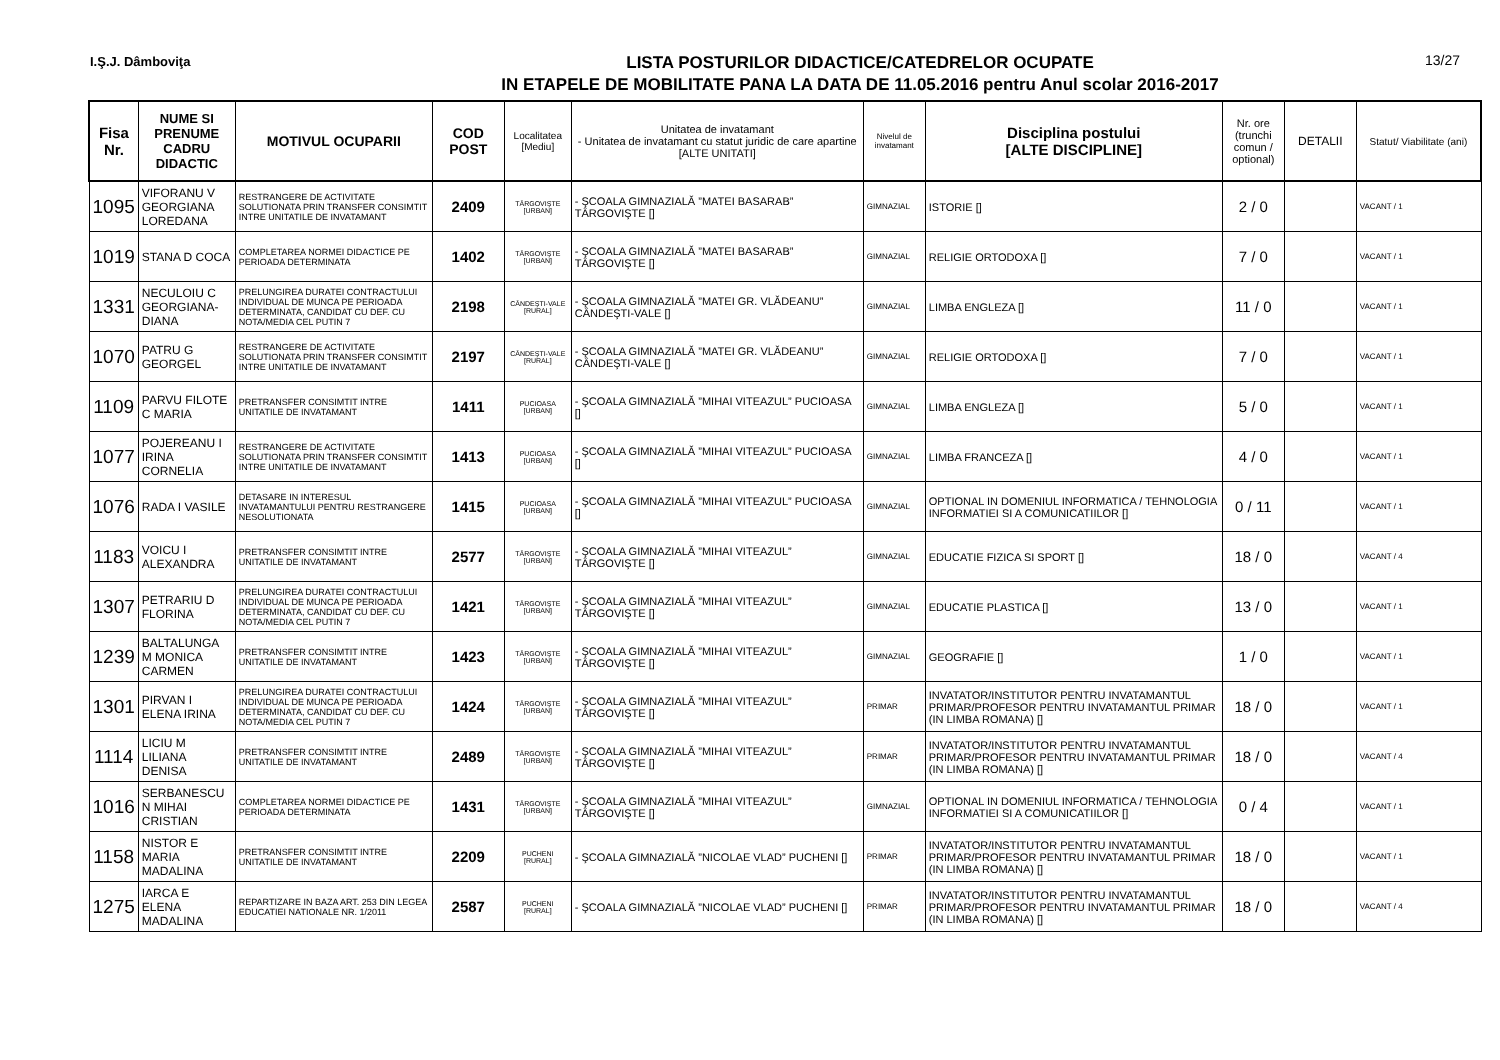I.Ş.J. Dâmboviţa
LISTA POSTURILOR DIDACTICE/CATEDRELOR OCUPATE
IN ETAPELE DE MOBILITATE PANA LA DATA DE 11.05.2016 pentru Anul scolar 2016-2017
13/27
| Fisa Nr. | NUME SI PRENUME CADRU DIDACTIC | MOTIVUL OCUPARII | COD POST | Localitatea [Mediu] | Unitatea de invatamant - Unitatea de invatamant cu statut juridic de care apartine [ALTE UNITATI] | Nivelul de invatamant | Disciplina postului [ALTE DISCIPLINE] | Nr. ore (trunchi comun / optional) | DETALII | Statut/ Viabilitate (ani) |
| --- | --- | --- | --- | --- | --- | --- | --- | --- | --- | --- |
| 1095 | VIFORANU V GEORGIANA LOREDANA | RESTRANGERE DE ACTIVITATE SOLUTIONATA PRIN TRANSFER CONSIMTIT INTRE UNITATILE DE INVATAMANT | 2409 | TÂRGOVIŞTE [URBAN] | - ŞCOALA GIMNAZIALĂ ”MATEI BASARAB” TÂRGOVIŞTE [] | GIMNAZIAL | ISTORIE [] | 2 / 0 | | VACANT / 1 |
| 1019 | STANA D COCA | COMPLETAREA NORMEI DIDACTICE PE PERIOADA DETERMINATA | 1402 | TÂRGOVIŞTE [URBAN] | - ŞCOALA GIMNAZIALĂ ”MATEI BASARAB” TÂRGOVIŞTE [] | GIMNAZIAL | RELIGIE ORTODOXA [] | 7 / 0 | | VACANT / 1 |
| 1331 | NECULOIU C GEORGIANA-DIANA | PRELUNGIREA DURATEI CONTRACTULUI INDIVIDUAL DE MUNCA PE PERIOADA DETERMINATA, CANDIDAT CU DEF. CU NOTA/MEDIA CEL PUTIN 7 | 2198 | CÂNDEŞTI-VALE [RURAL] | - ŞCOALA GIMNAZIALĂ ”MATEI GR. VLĂDEANU” CÂNDEŞTI-VALE [] | GIMNAZIAL | LIMBA ENGLEZA [] | 11 / 0 | | VACANT / 1 |
| 1070 | PATRU G GEORGEL | RESTRANGERE DE ACTIVITATE SOLUTIONATA PRIN TRANSFER CONSIMTIT INTRE UNITATILE DE INVATAMANT | 2197 | CÂNDEŞTI-VALE [RURAL] | - ŞCOALA GIMNAZIALĂ ”MATEI GR. VLĂDEANU” CÂNDEŞTI-VALE [] | GIMNAZIAL | RELIGIE ORTODOXA [] | 7 / 0 | | VACANT / 1 |
| 1109 | PARVU FILOTE C MARIA | PRETRANSFER CONSIMTIT INTRE UNITATILE DE INVATAMANT | 1411 | PUCIOASA [URBAN] | - ŞCOALA GIMNAZIALĂ ”MIHAI VITEAZUL” PUCIOASA [] | GIMNAZIAL | LIMBA ENGLEZA [] | 5 / 0 | | VACANT / 1 |
| 1077 | POJEREANU I IRINA CORNELIA | RESTRANGERE DE ACTIVITATE SOLUTIONATA PRIN TRANSFER CONSIMTIT INTRE UNITATILE DE INVATAMANT | 1413 | PUCIOASA [URBAN] | - ŞCOALA GIMNAZIALĂ ”MIHAI VITEAZUL” PUCIOASA [] | GIMNAZIAL | LIMBA FRANCEZA [] | 4 / 0 | | VACANT / 1 |
| 1076 | RADA I VASILE | DETASARE IN INTERESUL INVATAMANTULUI PENTRU RESTRANGERE NESOLUTIONATA | 1415 | PUCIOASA [URBAN] | - ŞCOALA GIMNAZIALĂ ”MIHAI VITEAZUL” PUCIOASA [] | GIMNAZIAL | OPTIONAL IN DOMENIUL INFORMATICA / TEHNOLOGIA INFORMATIEI SI A COMUNICATIILOR [] | 0 / 11 | | VACANT / 1 |
| 1183 | VOICU I ALEXANDRA | PRETRANSFER CONSIMTIT INTRE UNITATILE DE INVATAMANT | 2577 | TÂRGOVIŞTE [URBAN] | - ŞCOALA GIMNAZIALĂ ”MIHAI VITEAZUL” TÂRGOVIŞTE [] | GIMNAZIAL | EDUCATIE FIZICA SI SPORT [] | 18 / 0 | | VACANT / 4 |
| 1307 | PETRARIU D FLORINA | PRELUNGIREA DURATEI CONTRACTULUI INDIVIDUAL DE MUNCA PE PERIOADA DETERMINATA, CANDIDAT CU DEF. CU NOTA/MEDIA CEL PUTIN 7 | 1421 | TÂRGOVIŞTE [URBAN] | - ŞCOALA GIMNAZIALĂ ”MIHAI VITEAZUL” TÂRGOVIŞTE [] | GIMNAZIAL | EDUCATIE PLASTICA [] | 13 / 0 | | VACANT / 1 |
| 1239 | BALTALUNGA M MONICA CARMEN | PRETRANSFER CONSIMTIT INTRE UNITATILE DE INVATAMANT | 1423 | TÂRGOVIŞTE [URBAN] | - ŞCOALA GIMNAZIALĂ ”MIHAI VITEAZUL” TÂRGOVIŞTE [] | GIMNAZIAL | GEOGRAFIE [] | 1 / 0 | | VACANT / 1 |
| 1301 | PIRVAN I ELENA IRINA | PRELUNGIREA DURATEI CONTRACTULUI INDIVIDUAL DE MUNCA PE PERIOADA DETERMINATA, CANDIDAT CU DEF. CU NOTA/MEDIA CEL PUTIN 7 | 1424 | TÂRGOVIŞTE [URBAN] | - ŞCOALA GIMNAZIALĂ ”MIHAI VITEAZUL” TÂRGOVIŞTE [] | PRIMAR | INVATATOR/INSTITUTOR PENTRU INVATAMANTUL PRIMAR/PROFESOR PENTRU INVATAMANTUL PRIMAR (IN LIMBA ROMANA) [] | 18 / 0 | | VACANT / 1 |
| 1114 | LICIU M LILIANA DENISA | PRETRANSFER CONSIMTIT INTRE UNITATILE DE INVATAMANT | 2489 | TÂRGOVIŞTE [URBAN] | - ŞCOALA GIMNAZIALĂ ”MIHAI VITEAZUL” TÂRGOVIŞTE [] | PRIMAR | INVATATOR/INSTITUTOR PENTRU INVATAMANTUL PRIMAR/PROFESOR PENTRU INVATAMANTUL PRIMAR (IN LIMBA ROMANA) [] | 18 / 0 | | VACANT / 4 |
| 1016 | SERBANESCU N MIHAI CRISTIAN | COMPLETAREA NORMEI DIDACTICE PE PERIOADA DETERMINATA | 1431 | TÂRGOVIŞTE [URBAN] | - ŞCOALA GIMNAZIALĂ ”MIHAI VITEAZUL” TÂRGOVIŞTE [] | GIMNAZIAL | OPTIONAL IN DOMENIUL INFORMATICA / TEHNOLOGIA INFORMATIEI SI A COMUNICATIILOR [] | 0 / 4 | | VACANT / 1 |
| 1158 | NISTOR E MARIA MADALINA | PRETRANSFER CONSIMTIT INTRE UNITATILE DE INVATAMANT | 2209 | PUCHENI [RURAL] | - ŞCOALA GIMNAZIALĂ ”NICOLAE VLAD” PUCHENI [] | PRIMAR | INVATATOR/INSTITUTOR PENTRU INVATAMANTUL PRIMAR/PROFESOR PENTRU INVATAMANTUL PRIMAR (IN LIMBA ROMANA) [] | 18 / 0 | | VACANT / 1 |
| 1275 | IARCA E ELENA MADALINA | REPARTIZARE IN BAZA ART. 253 DIN LEGEA EDUCATIEI NATIONALE NR. 1/2011 | 2587 | PUCHENI [RURAL] | - ŞCOALA GIMNAZIALĂ ”NICOLAE VLAD” PUCHENI [] | PRIMAR | INVATATOR/INSTITUTOR PENTRU INVATAMANTUL PRIMAR/PROFESOR PENTRU INVATAMANTUL PRIMAR (IN LIMBA ROMANA) [] | 18 / 0 | | VACANT / 4 |